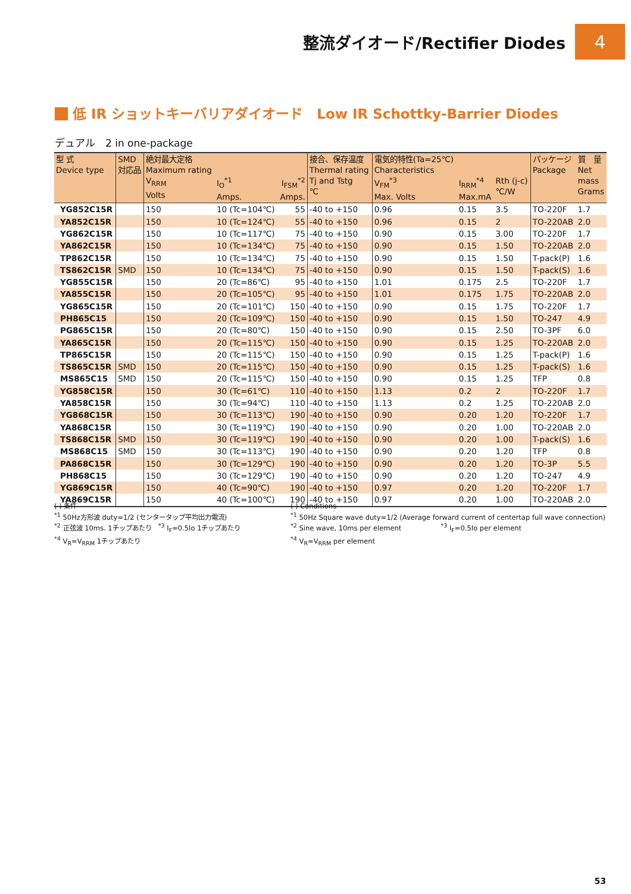整流ダイオード/Rectifier Diodes
4
低 IR ショットキーバリアダイオード　Low IR Schottky-Barrier Diodes
デュアル　2 in one-package
| 型 式 Device type | SMD 対応品 | 絶対最大定格 Maximum rating V<sub>RRM</sub> Volts | I<sub>O</sub><sup>*1</sup> Amps. | I<sub>FSM</sub><sup>*2</sup> Amps. | 接合、保存温度 Thermal rating Tj and Tstg ℃ | 電気的特性(Ta=25℃) Characteristics V<sub>FM</sub><sup>*3</sup> Max. Volts | I<sub>RRM</sub><sup>*4</sup> Max.mA | Rth (j-c) ℃/W | パッケージ Package | 質 量 Net mass Grams |
| --- | --- | --- | --- | --- | --- | --- | --- | --- | --- | --- |
| YG852C15R | | 150 | 10 (Tc=104℃) | 55 | -40 to +150 | 0.96 | 0.15 | 3.5 | TO-220F | 1.7 |
| YA852C15R | | 150 | 10 (Tc=124℃) | 55 | -40 to +150 | 0.96 | 0.15 | 2 | TO-220AB | 2.0 |
| YG862C15R | | 150 | 10 (Tc=117℃) | 75 | -40 to +150 | 0.90 | 0.15 | 3.00 | TO-220F | 1.7 |
| YA862C15R | | 150 | 10 (Tc=134℃) | 75 | -40 to +150 | 0.90 | 0.15 | 1.50 | TO-220AB | 2.0 |
| TP862C15R | | 150 | 10 (Tc=134℃) | 75 | -40 to +150 | 0.90 | 0.15 | 1.50 | T-pack(P) | 1.6 |
| TS862C15R | SMD | 150 | 10 (Tc=134℃) | 75 | -40 to +150 | 0.90 | 0.15 | 1.50 | T-pack(S) | 1.6 |
| YG855C15R | | 150 | 20 (Tc=86℃) | 95 | -40 to +150 | 1.01 | 0.175 | 2.5 | TO-220F | 1.7 |
| YA855C15R | | 150 | 20 (Tc=105℃) | 95 | -40 to +150 | 1.01 | 0.175 | 1.75 | TO-220AB | 2.0 |
| YG865C15R | | 150 | 20 (Tc=101℃) | 150 | -40 to +150 | 0.90 | 0.15 | 1.75 | TO-220F | 1.7 |
| PH865C15 | | 150 | 20 (Tc=109℃) | 150 | -40 to +150 | 0.90 | 0.15 | 1.50 | TO-247 | 4.9 |
| PG865C15R | | 150 | 20 (Tc=80℃) | 150 | -40 to +150 | 0.90 | 0.15 | 2.50 | TO-3PF | 6.0 |
| YA865C15R | | 150 | 20 (Tc=115℃) | 150 | -40 to +150 | 0.90 | 0.15 | 1.25 | TO-220AB | 2.0 |
| TP865C15R | | 150 | 20 (Tc=115℃) | 150 | -40 to +150 | 0.90 | 0.15 | 1.25 | T-pack(P) | 1.6 |
| TS865C15R | SMD | 150 | 20 (Tc=115℃) | 150 | -40 to +150 | 0.90 | 0.15 | 1.25 | T-pack(S) | 1.6 |
| MS865C15 | SMD | 150 | 20 (Tc=115℃) | 150 | -40 to +150 | 0.90 | 0.15 | 1.25 | TFP | 0.8 |
| YG858C15R | | 150 | 30 (Tc=61℃) | 110 | -40 to +150 | 1.13 | 0.2 | 2 | TO-220F | 1.7 |
| YA858C15R | | 150 | 30 (Tc=94℃) | 110 | -40 to +150 | 1.13 | 0.2 | 1.25 | TO-220AB | 2.0 |
| YG868C15R | | 150 | 30 (Tc=113℃) | 190 | -40 to +150 | 0.90 | 0.20 | 1.20 | TO-220F | 1.7 |
| YA868C15R | | 150 | 30 (Tc=119℃) | 190 | -40 to +150 | 0.90 | 0.20 | 1.00 | TO-220AB | 2.0 |
| TS868C15R | SMD | 150 | 30 (Tc=119℃) | 190 | -40 to +150 | 0.90 | 0.20 | 1.00 | T-pack(S) | 1.6 |
| MS868C15 | SMD | 150 | 30 (Tc=113℃) | 190 | -40 to +150 | 0.90 | 0.20 | 1.20 | TFP | 0.8 |
| PA868C15R | | 150 | 30 (Tc=129℃) | 190 | -40 to +150 | 0.90 | 0.20 | 1.20 | TO-3P | 5.5 |
| PH868C15 | | 150 | 30 (Tc=129℃) | 190 | -40 to +150 | 0.90 | 0.20 | 1.20 | TO-247 | 4.9 |
| YG869C15R | | 150 | 40 (Tc=90℃) | 190 | -40 to +150 | 0.97 | 0.20 | 1.20 | TO-220F | 1.7 |
| YA869C15R | | 150 | 40 (Tc=100℃) | 190 | -40 to +150 | 0.97 | 0.20 | 1.00 | TO-220AB | 2.0 |
( ) 条件
<sup>*1</sup> 50Hz方形波 duty=1/2 (センタータップ平均出力電流)
<sup>*2</sup> 正弦波 10ms. 1チップあたり　<sup>*3</sup> I<sub>F</sub>=0.5Io 1チップあたり
<sup>*4</sup> V<sub>R</sub>=V<sub>RRM</sub> 1チップあたり
( ) Conditions
<sup>*1</sup> 50Hz Square wave duty=1/2 (Average forward current of centertap full wave connection)
<sup>*2</sup> Sine wave, 10ms per element　　　　　　<sup>*3</sup> I<sub>F</sub>=0.5Io per element
<sup>*4</sup> V<sub>R</sub>=V<sub>RRM</sub> per element
53